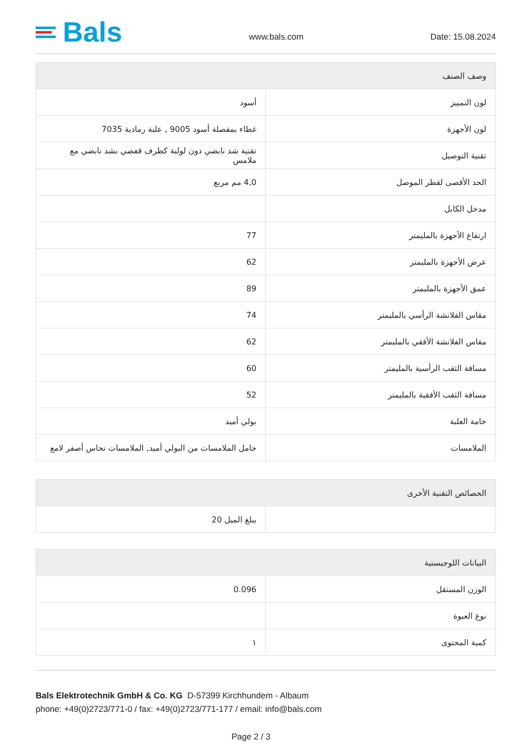Bals
www.bals.com
Date: 15.08.2024
| وصف الصنف | |
| --- | --- |
| لون التمييز | أسود |
| لون الأجهزة | غطاء بمفصلة أسود 9005 , علبة رمادية 7035 |
| تقنية التوصيل | تقنية شد نابضي دون لولبة كطرف قفصي بشد نابضي مع ملامس |
| الحد الأقصى لقطر الموصل | 4,0 مم مربع |
| مدخل الكابل | |
| ارتفاع الأجهزة بالمليمتر | 77 |
| عرض الأجهزة بالمليمتر | 62 |
| عمق الأجهزة بالمليمتر | 89 |
| مقاس الفلانشة الرأسي بالمليمتر | 74 |
| مقاس الفلانشة الأفقي بالمليمتر | 62 |
| مسافة الثقب الرأسية بالمليمتر | 60 |
| مسافة الثقب الأفقية بالمليمتر | 52 |
| خامة العلبة | بولي أميد |
| الملامسات | حامل الملامسات من البولي أميد, الملامسات نحاس أصفر لامع |
| الخصائص التقنية الأخرى | |
| --- | --- |
| | يبلغ الميل 20 |
| البيانات اللوجيستية | |
| --- | --- |
| الوزن المستقل | 0.096 |
| نوع العبوة | |
| كمية المحتوى | ١ |
Bals Elektrotechnik GmbH & Co. KG D-57399 Kirchhundem - Albaum
phone: +49(0)2723/771-0 / fax: +49(0)2723/771-177 / email: info@bals.com
Page 2 / 3